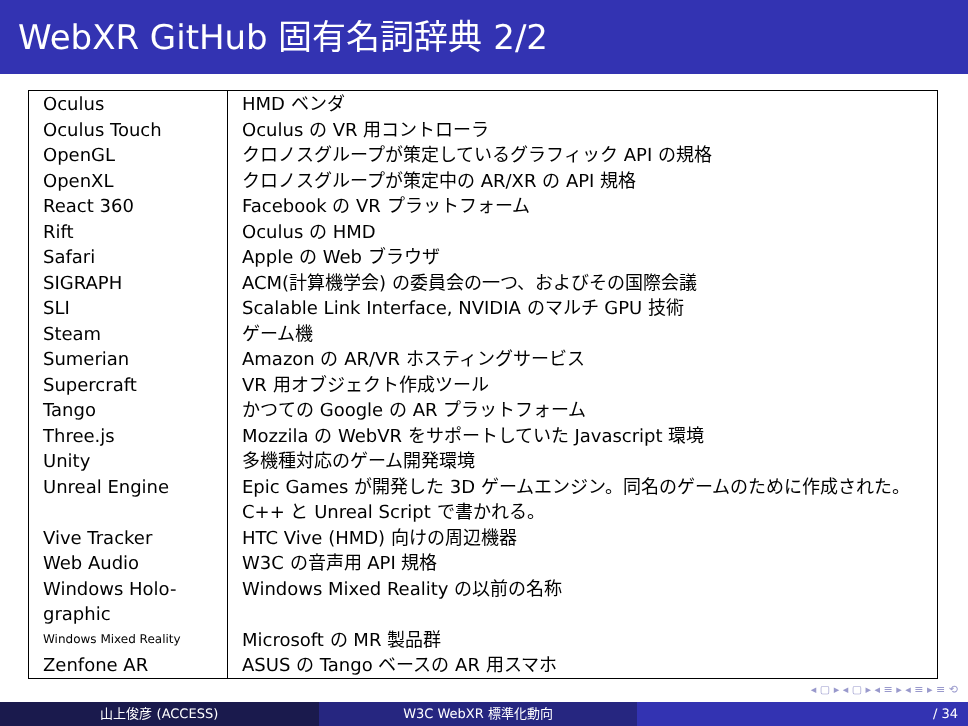WebXR GitHub 固有名詞辞典 2/2
| Oculus | HMD ベンダ |
| Oculus Touch | Oculus の VR 用コントローラ |
| OpenGL | クロノスグループが策定しているグラフィック API の規格 |
| OpenXL | クロノスグループが策定中の AR/XR の API 規格 |
| React 360 | Facebook の VR プラットフォーム |
| Rift | Oculus の HMD |
| Safari | Apple の Web ブラウザ |
| SIGRAPH | ACM(計算機学会) の委員会の一つ、およびその国際会議 |
| SLI | Scalable Link Interface, NVIDIA のマルチ GPU 技術 |
| Steam | ゲーム機 |
| Sumerian | Amazon の AR/VR ホスティングサービス |
| Supercraft | VR 用オブジェクト作成ツール |
| Tango | かつての Google の AR プラットフォーム |
| Three.js | Mozzila の WebVR をサポートしていた Javascript 環境 |
| Unity | 多機種対応のゲーム開発環境 |
| Unreal Engine | Epic Games が開発した 3D ゲームエンジン。同名のゲームのために作成された。C++ と Unreal Script で書かれる。 |
| Vive Tracker | HTC Vive (HMD) 向けの周辺機器 |
| Web Audio | W3C の音声用 API 規格 |
| Windows Holo-graphic | Windows Mixed Reality の以前の名称 |
| Windows Mixed Reality | Microsoft の MR 製品群 |
| Zenfone AR | ASUS の Tango ベースの AR 用スマホ |
◂ ▢ ▸ ◂ ▢ ▸ ◂ ≡ ▸ ◂ ≡ ▸ ≡ ⟲
山上俊彦 (ACCESS) W3C WebXR 標準化動向 / 34